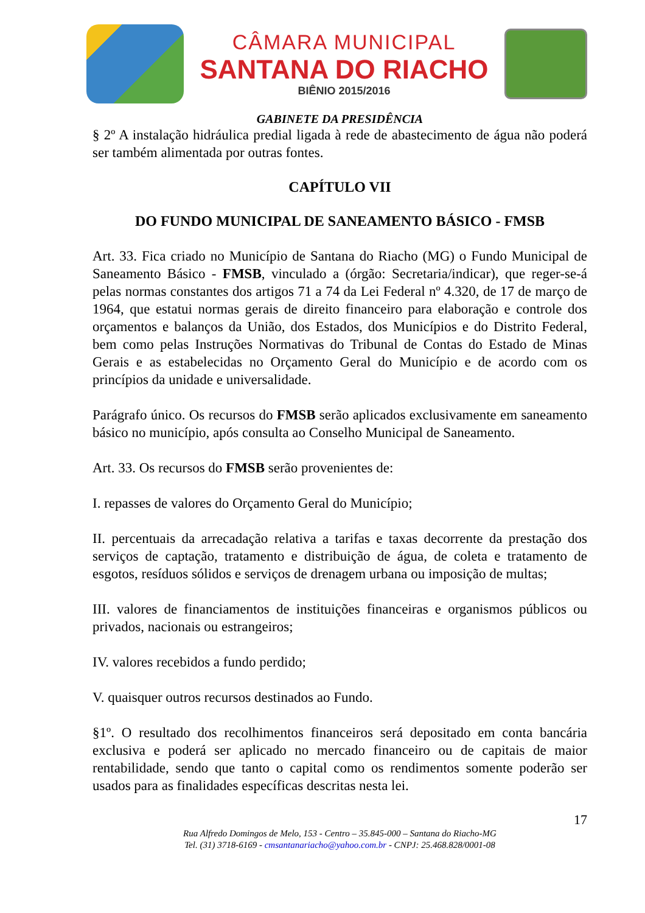CÂMARA MUNICIPAL
SANTANA DO RIACHO
BIÊNIO 2015/2016
GABINETE DA PRESIDÊNCIA
§ 2º A instalação hidráulica predial ligada à rede de abastecimento de água não poderá ser também alimentada por outras fontes.
CAPÍTULO VII
DO FUNDO MUNICIPAL DE SANEAMENTO BÁSICO - FMSB
Art. 33. Fica criado no Município de Santana do Riacho (MG) o Fundo Municipal de Saneamento Básico - FMSB, vinculado a (órgão: Secretaria/indicar), que reger-se-á pelas normas constantes dos artigos 71 a 74 da Lei Federal nº 4.320, de 17 de março de 1964, que estatui normas gerais de direito financeiro para elaboração e controle dos orçamentos e balanços da União, dos Estados, dos Municípios e do Distrito Federal, bem como pelas Instruções Normativas do Tribunal de Contas do Estado de Minas Gerais e as estabelecidas no Orçamento Geral do Município e de acordo com os princípios da unidade e universalidade.
Parágrafo único. Os recursos do FMSB serão aplicados exclusivamente em saneamento básico no município, após consulta ao Conselho Municipal de Saneamento.
Art. 33. Os recursos do FMSB serão provenientes de:
I. repasses de valores do Orçamento Geral do Município;
II. percentuais da arrecadação relativa a tarifas e taxas decorrente da prestação dos serviços de captação, tratamento e distribuição de água, de coleta e tratamento de esgotos, resíduos sólidos e serviços de drenagem urbana ou imposição de multas;
III. valores de financiamentos de instituições financeiras e organismos públicos ou privados, nacionais ou estrangeiros;
IV. valores recebidos a fundo perdido;
V. quaisquer outros recursos destinados ao Fundo.
§1º. O resultado dos recolhimentos financeiros será depositado em conta bancária exclusiva e poderá ser aplicado no mercado financeiro ou de capitais de maior rentabilidade, sendo que tanto o capital como os rendimentos somente poderão ser usados para as finalidades específicas descritas nesta lei.
17
Rua Alfredo Domingos de Melo, 153 - Centro – 35.845-000 – Santana do Riacho-MG
Tel. (31) 3718-6169 - cmsantanariacho@yahoo.com.br - CNPJ: 25.468.828/0001-08